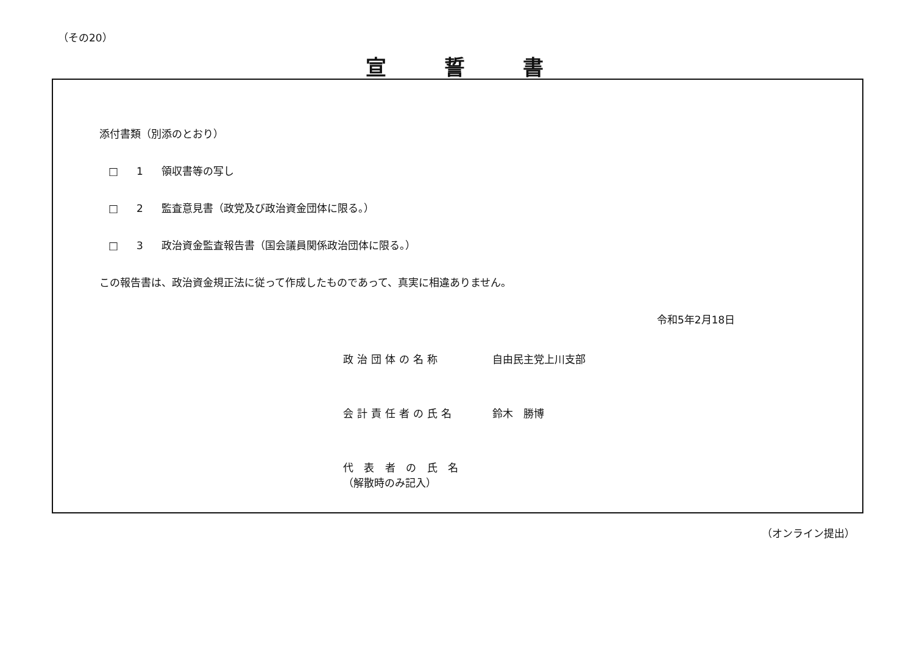（その20）
宣誓書
添付書類（別添のとおり）
□ 1 領収書等の写し
□ 2 監査意見書（政党及び政治資金団体に限る。）
□ 3 政治資金監査報告書（国会議員関係政治団体に限る。）
この報告書は、政治資金規正法に従って作成したものであって、真実に相違ありません。
令和5年2月18日
政治団体の名称 自由民主党上川支部
会計責任者の氏名 鈴木　勝博
代 表 者 の 氏 名
（解散時のみ記入）
（オンライン提出）